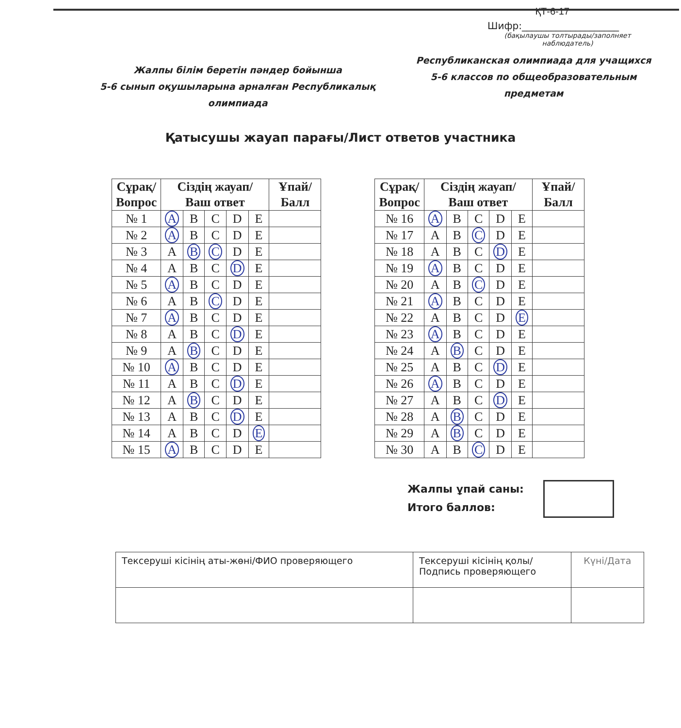ҚТ-6-17
Шифр:____________________
(бақылаушы толтырады/заполняет наблюдатель)
Жалпы білім беретін пәндер бойынша
5-6 сынып оқушыларына арналған Республикалық олимпиада
Республиканская олимпиада для учащихся
5-6 классов по общеобразовательным предметам
Қатысушы жауап парағы/Лист ответов участника
| Сұрақ/ Вопрос | Сіздің жауап/ Ваш ответ | | | | | Ұпай/ Балл |
| --- | --- | --- | --- | --- | --- | --- |
| № 1 | A | B | C | D | E | |
| № 2 | A | B | C | D | E | |
| № 3 | A | B | C | D | E | |
| № 4 | A | B | C | D | E | |
| № 5 | A | B | C | D | E | |
| № 6 | A | B | C | D | E | |
| № 7 | A | B | C | D | E | |
| № 8 | A | B | C | D | E | |
| № 9 | A | B | C | D | E | |
| № 10 | A | B | C | D | E | |
| № 11 | A | B | C | D | E | |
| № 12 | A | B | C | D | E | |
| № 13 | A | B | C | D | E | |
| № 14 | A | B | C | D | E | |
| № 15 | A | B | C | D | E | |
| Сұрақ/ Вопрос | Сіздің жауап/ Ваш ответ | | | | | Ұпай/ Балл |
| --- | --- | --- | --- | --- | --- | --- |
| № 16 | A | B | C | D | E | |
| № 17 | A | B | C | D | E | |
| № 18 | A | B | C | D | E | |
| № 19 | A | B | C | D | E | |
| № 20 | A | B | C | D | E | |
| № 21 | A | B | C | D | E | |
| № 22 | A | B | C | D | E | |
| № 23 | A | B | C | D | E | |
| № 24 | A | B | C | D | E | |
| № 25 | A | B | C | D | E | |
| № 26 | A | B | C | D | E | |
| № 27 | A | B | C | D | E | |
| № 28 | A | B | C | D | E | |
| № 29 | A | B | C | D | E | |
| № 30 | A | B | C | D | E | |
Жалпы ұпай саны:
Итого баллов:
| Тексеруші кісінің аты-жөні/ФИО проверяющего | Тексеруші кісінің қолы/ Подпись проверяющего | Күні/Дата |